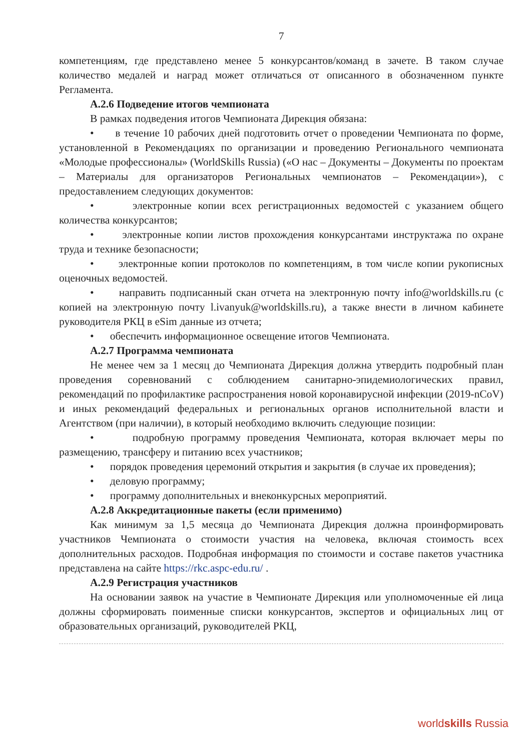7
компетенциям, где представлено менее 5 конкурсантов/команд в зачете. В таком случае количество медалей и наград может отличаться от описанного в обозначенном пункте Регламента.
А.2.6 Подведение итогов чемпионата
В рамках подведения итогов Чемпионата Дирекция обязана:
• в течение 10 рабочих дней подготовить отчет о проведении Чемпионата по форме, установленной в Рекомендациях по организации и проведению Регионального чемпионата «Молодые профессионалы» (WorldSkills Russia) («О нас – Документы – Документы по проектам – Материалы для организаторов Региональных чемпионатов – Рекомендации»), с предоставлением следующих документов:
• электронные копии всех регистрационных ведомостей с указанием общего количества конкурсантов;
• электронные копии листов прохождения конкурсантами инструктажа по охране труда и технике безопасности;
• электронные копии протоколов по компетенциям, в том числе копии рукописных оценочных ведомостей.
• направить подписанный скан отчета на электронную почту info@worldskills.ru (с копией на электронную почту l.ivanyuk@worldskills.ru), а также внести в личном кабинете руководителя РКЦ в eSim данные из отчета;
• обеспечить информационное освещение итогов Чемпионата.
А.2.7 Программа чемпионата
Не менее чем за 1 месяц до Чемпионата Дирекция должна утвердить подробный план проведения соревнований с соблюдением санитарно-эпидемиологических правил, рекомендаций по профилактике распространения новой коронавирусной инфекции (2019-nCoV) и иных рекомендаций федеральных и региональных органов исполнительной власти и Агентством (при наличии), в который необходимо включить следующие позиции:
• подробную программу проведения Чемпионата, которая включает меры по размещению, трансферу и питанию всех участников;
• порядок проведения церемоний открытия и закрытия (в случае их проведения);
• деловую программу;
• программу дополнительных и внеконкурсных мероприятий.
А.2.8 Аккредитационные пакеты (если применимо)
Как минимум за 1,5 месяца до Чемпионата Дирекция должна проинформировать участников Чемпионата о стоимости участия на человека, включая стоимость всех дополнительных расходов. Подробная информация по стоимости и составе пакетов участника представлена на сайте https://rkc.aspc-edu.ru/ .
А.2.9 Регистрация участников
На основании заявок на участие в Чемпионате Дирекция или уполномоченные ей лица должны сформировать поименные списки конкурсантов, экспертов и официальных лиц от образовательных организаций, руководителей РКЦ,
worldskills Russia